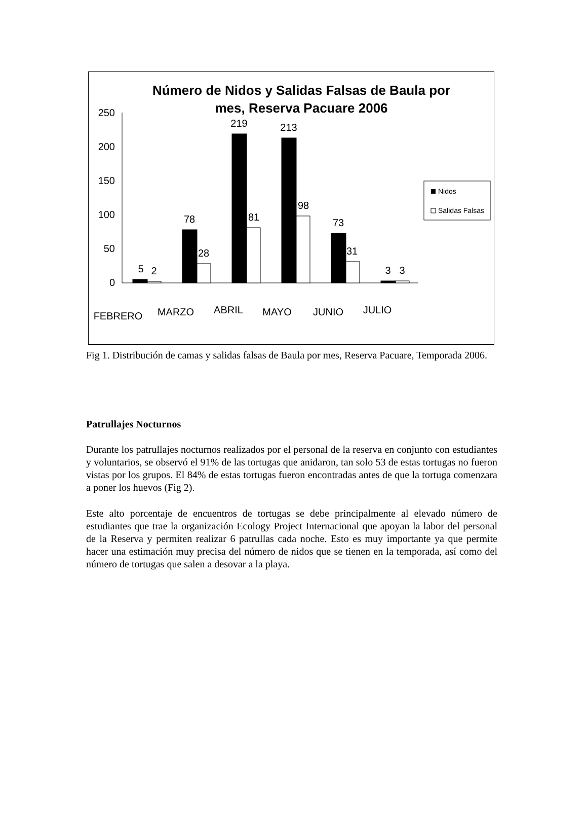Número de Nidos y Salidas Falsas de Baula por
mes, Reserva Pacuare 2006
250
200
150
100
50
0
5
2
78
28
219
81
213
98
73
31
3
3
FEBRERO
MARZO
ABRIL
MAYO
JUNIO
JULIO
Nidos
Salidas Falsas
Fig 1. Distribución de camas y salidas falsas de Baula por mes, Reserva Pacuare, Temporada 2006.
Patrullajes Nocturnos
Durante los patrullajes nocturnos realizados por el personal de la reserva en conjunto con estudiantes y voluntarios, se observó el 91% de las tortugas que anidaron, tan solo 53 de estas tortugas no fueron vistas por los grupos. El 84% de estas tortugas fueron encontradas antes de que la tortuga comenzara a poner los huevos (Fig 2).
Este alto porcentaje de encuentros de tortugas se debe principalmente al elevado número de estudiantes que trae la organización Ecology Project Internacional que apoyan la labor del personal de la Reserva y permiten realizar 6 patrullas cada noche. Esto es muy importante ya que permite hacer una estimación muy precisa del número de nidos que se tienen en la temporada, así como del número de tortugas que salen a desovar a la playa.